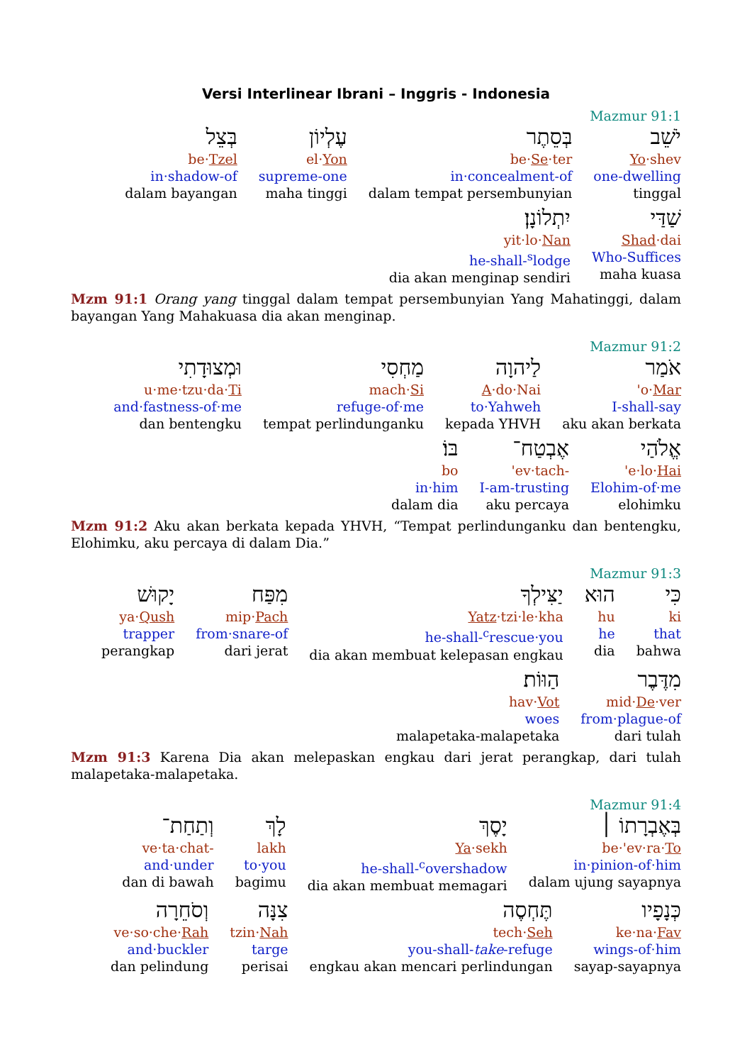Versi Interlinear Ibrani – Inggris - Indonesia
Mazmur 91:1
יֹשֵׁב
Yo·shev
one-dwelling
tinggal
בְּסֵתֶר
be·Se·ter
in·concealment-of
dalam tempat persembunyian
עֶלְיוֹן
el·Yon
supreme-one
maha tinggi
בְּצֵל
be·Tzel
in·shadow-of
dalam bayangan
שַׁדַּי
Shad·dai
Who-Suffices
maha kuasa
יִתְלוֹנָן׃
yit·lo·Nan
he-shall-<sup>s</sup>lodge
dia akan menginap sendiri
Mzm 91:1 Orang yang tinggal dalam tempat persembunyian Yang Mahatinggi, dalam bayangan Yang Mahakuasa dia akan menginap.
Mazmur 91:2
אֹמַר
'o·Mar
I-shall-say
aku akan berkata
לַיהוָה
A·do·Nai
to·Yahweh
kepada YHVH
מַחְסִי
mach·Si
refuge-of·me
tempat perlindunganku
וּמְצוּדָתִי
u·me·tzu·da·Ti
and·fastness-of·me
dan bentengku
אֱלֹהַי
'e·lo·Hai
Elohim-of·me
elohimku
אֶבְטַח־
'ev·tach-
I-am-trusting
aku percaya
בּוֹ׃
bo
in·him
dalam dia
Mzm 91:2 Aku akan berkata kepada YHVH, “Tempat perlindunganku dan bentengku, Elohimku, aku percaya di dalam Dia.”
Mazmur 91:3
כִּי
ki
that
bahwa
הוּא
hu
he
dia
יַצִּילְךָ
Yatz·tzi·le·kha
he-shall-<sup>c</sup>rescue·you
dia akan membuat kelepasan engkau
מִפַּח
mip·Pach
from·snare-of
dari jerat
יָקוּשׁ
ya·Qush
trapper
perangkap
מִדֶּבֶר
mid·De·ver
from·plague-of
dari tulah
הַוּוֹת׃
hav·Vot
woes
malapetaka-malapetaka
Mzm 91:3 Karena Dia akan melepaskan engkau dari jerat perangkap, dari tulah malapetaka-malapetaka.
Mazmur 91:4
בְּאֶבְרָתוֹ ׀
be·'ev·ra·To
in·pinion-of·him
dalam ujung sayapnya
יָסֶךְ
Ya·sekh
he-shall-<sup>c</sup>overshadow
dia akan membuat memagari
לָךְ
lakh
to·you
bagimu
וְתַחַת־
ve·ta·chat-
and·under
dan di bawah
כְּנָפָיו
ke·na·Fav
wings-of·him
sayap-sayapnya
תֶּחְסֶה
tech·Seh
you-shall-take-refuge
engkau akan mencari perlindungan
צִנָּה
tzin·Nah
targe
perisai
וְסֹחֵרָה
ve·so·che·Rah
and·buckler
dan pelindung